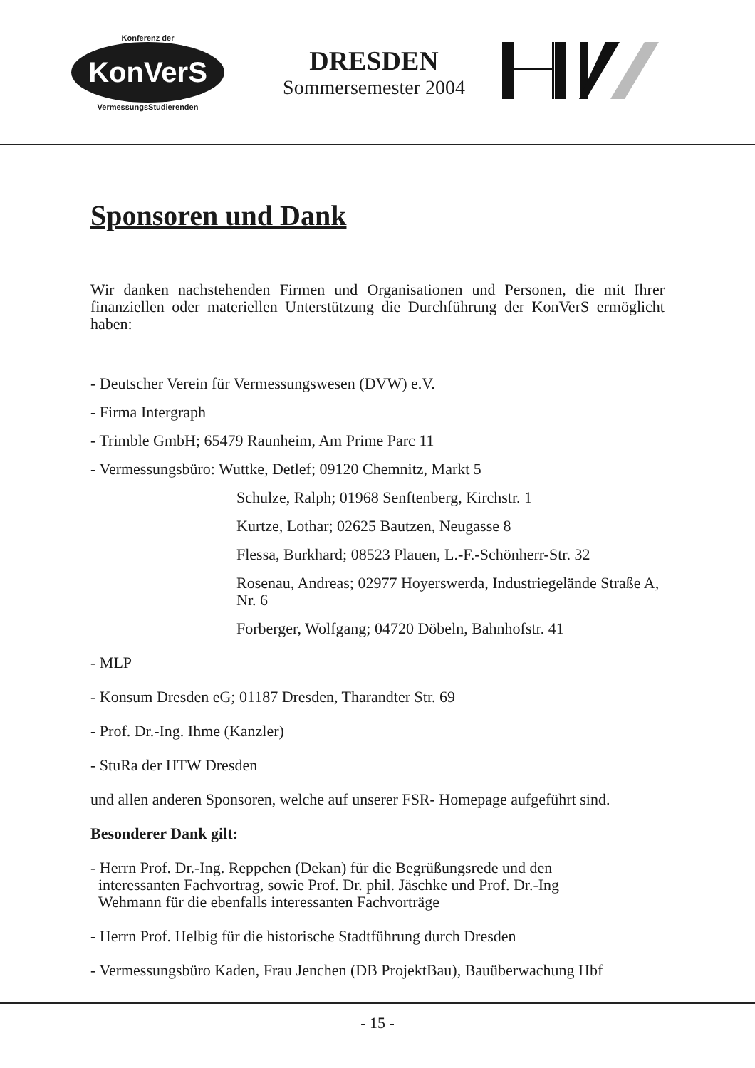Konferenz der
KonVerS
VermessungsStudierenden
DRESDEN
Sommersemester 2004
Sponsoren und Dank
Wir danken nachstehenden Firmen und Organisationen und Personen, die mit Ihrer finanziellen oder materiellen Unterstützung die Durchführung der KonVerS ermöglicht haben:
- Deutscher Verein für Vermessungswesen (DVW) e.V.
- Firma Intergraph
- Trimble GmbH; 65479 Raunheim, Am Prime Parc 11
- Vermessungsbüro: Wuttke, Detlef; 09120 Chemnitz, Markt 5
Schulze, Ralph; 01968 Senftenberg, Kirchstr. 1
Kurtze, Lothar; 02625 Bautzen, Neugasse 8
Flessa, Burkhard; 08523 Plauen, L.-F.-Schönherr-Str. 32
Rosenau, Andreas; 02977 Hoyerswerda, Industriegelände Straße A, Nr. 6
Forberger, Wolfgang; 04720 Döbeln, Bahnhofstr. 41
- MLP
- Konsum Dresden eG; 01187 Dresden, Tharandter Str. 69
- Prof. Dr.-Ing. Ihme (Kanzler)
- StuRa der HTW Dresden
und allen anderen Sponsoren, welche auf unserer FSR- Homepage aufgeführt sind.
Besonderer Dank gilt:
- Herrn Prof. Dr.-Ing. Reppchen (Dekan) für die Begrüßungsrede und den
interessanten Fachvortrag, sowie Prof. Dr. phil. Jäschke und Prof. Dr.-Ing
Wehmann für die ebenfalls interessanten Fachvorträge
- Herrn Prof. Helbig für die historische Stadtführung durch Dresden
- Vermessungsbüro Kaden, Frau Jenchen (DB ProjektBau), Bauüberwachung Hbf
- 15 -